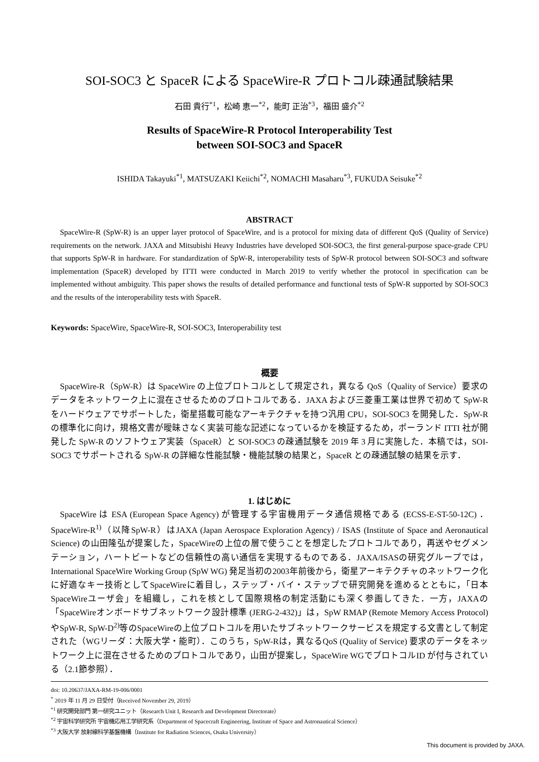SOI-SOC3 と SpaceR による SpaceWire-R プロトコル疎通試験結果
石田 貴行<sup>*1</sup>，松崎 恵一<sup>*2</sup>，能町 正治<sup>*3</sup>，福田 盛介<sup>*2</sup>
Results of SpaceWire-R Protocol Interoperability Test
between SOI-SOC3 and SpaceR
ISHIDA Takayuki<sup>*1</sup>, MATSUZAKI Keiichi<sup>*2</sup>, NOMACHI Masaharu<sup>*3</sup>, FUKUDA Seisuke<sup>*2</sup>
ABSTRACT
SpaceWire-R (SpW-R) is an upper layer protocol of SpaceWire, and is a protocol for mixing data of different QoS (Quality of Service) requirements on the network. JAXA and Mitsubishi Heavy Industries have developed SOI-SOC3, the first general-purpose space-grade CPU that supports SpW-R in hardware. For standardization of SpW-R, interoperability tests of SpW-R protocol between SOI-SOC3 and software implementation (SpaceR) developed by ITTI were conducted in March 2019 to verify whether the protocol in specification can be implemented without ambiguity. This paper shows the results of detailed performance and functional tests of SpW-R supported by SOI-SOC3 and the results of the interoperability tests with SpaceR.
Keywords: SpaceWire, SpaceWire-R, SOI-SOC3, Interoperability test
概要
SpaceWire-R（SpW-R）は SpaceWire の上位プロトコルとして規定され，異なる QoS（Quality of Service）要求のデータをネットワーク上に混在させるためのプロトコルである．JAXA および三菱重工業は世界で初めて SpW-R をハードウェアでサポートした，衛星搭載可能なアーキテクチャを持つ汎用 CPU，SOI-SOC3 を開発した．SpW-R の標準化に向け，規格文書が曖昧さなく実装可能な記述になっているかを検証するため，ポーランド ITTI 社が開発した SpW-R のソフトウェア実装（SpaceR）と SOI-SOC3 の疎通試験を 2019 年 3 月に実施した．本稿では，SOI-SOC3 でサポートされる SpW-R の詳細な性能試験・機能試験の結果と，SpaceR との疎通試験の結果を示す．
1. はじめに
SpaceWire は ESA (European Space Agency) が管理する宇宙機用データ通信規格である (ECSS-E-ST-50-12C) ．SpaceWire-R<sup>1)</sup>（以降SpW-R）はJAXA (Japan Aerospace Exploration Agency) / ISAS (Institute of Space and Aeronautical Science) の山田隆弘が提案した，SpaceWireの上位の層で使うことを想定したプロトコルであり，再送やセグメンテーション，ハートビートなどの信頼性の高い通信を実現するものである．JAXA/ISASの研究グループでは，International SpaceWire Working Group (SpW WG) 発足当初の2003年前後から，衛星アーキテクチャのネットワーク化に好適なキー技術としてSpaceWireに着目し，ステップ・バイ・ステップで研究開発を進めるとともに，「日本SpaceWireユーザ会」を組織し，これを核として国際規格の制定活動にも深く参画してきた．一方，JAXAの「SpaceWireオンボードサブネットワーク設計標準 (JERG-2-432)」は，SpW RMAP (Remote Memory Access Protocol) やSpW-R, SpW-D<sup>2)</sup>等のSpaceWireの上位プロトコルを用いたサブネットワークサービスを規定する文書として制定された（WGリーダ：大阪大学・能町）．このうち，SpW-Rは，異なるQoS (Quality of Service) 要求のデータをネットワーク上に混在させるためのプロトコルであり，山田が提案し，SpaceWire WGでプロトコルID が付与されている（2.1節参照）．
doi: 10.20637/JAXA-RM-19-006/0001
<sup>*</sup> 2019 年 11 月 29 日受付（Received November 29, 2019）
<sup>*1</sup> 研究開発部門 第一研究ユニット（Research Unit I, Research and Development Directorate）
<sup>*2</sup> 宇宙科学研究所 宇宙機応用工学研究系（Department of Spacecraft Engineering, Institute of Space and Astronautical Science）
<sup>*3</sup> 大阪大学 放射線科学基盤機構（Institute for Radiation Sciences, Osaka University）
This document is provided by JAXA.